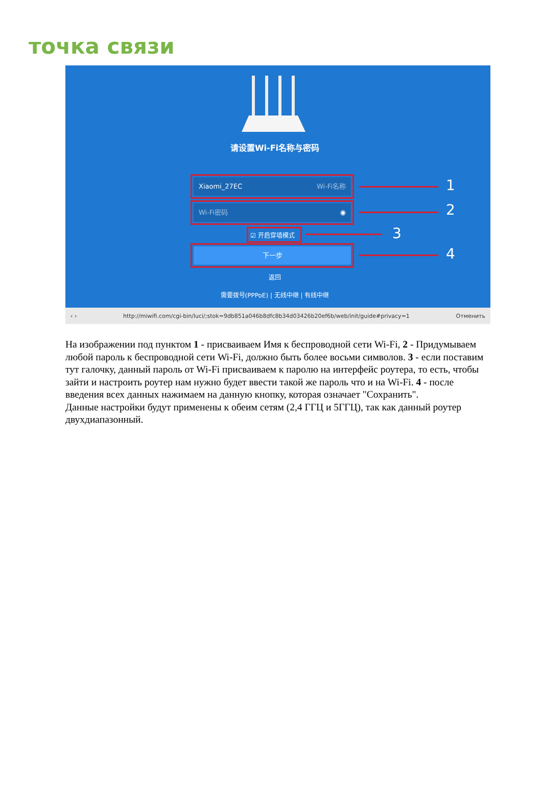точка связи
请设置Wi-Fi名称与密码
Xiaomi_27EC Wi-Fi名称
Wi-Fi密码 ◉
☑ 开启穿墙模式
下一步
返回
需要拨号(PPPoE) | 无线中继 | 有线中继
1
2
3
4
‹ › http://miwifi.com/cgi-bin/luci/;stok=9db851a046b8dfc8b34d03426b20ef6b/web/init/guide#privacy=1 Отменить
На изображении под пунктом 1 - присваиваем Имя к беспроводной сети Wi-Fi, 2 - Придумываем любой пароль к беспроводной сети Wi-Fi, должно быть более восьми символов. 3 - если поставим тут галочку, данный пароль от Wi-Fi присваиваем к паролю на интерфейс роутера, то есть, чтобы зайти и настроить роутер нам нужно будет ввести такой же пароль что и на Wi-Fi. 4 - после введения всех данных нажимаем на данную кнопку, которая означает "Сохранить".
Данные настройки будут применены к обеим сетям (2,4 ГГЦ и 5ГГЦ), так как данный роутер двухдиапазонный.